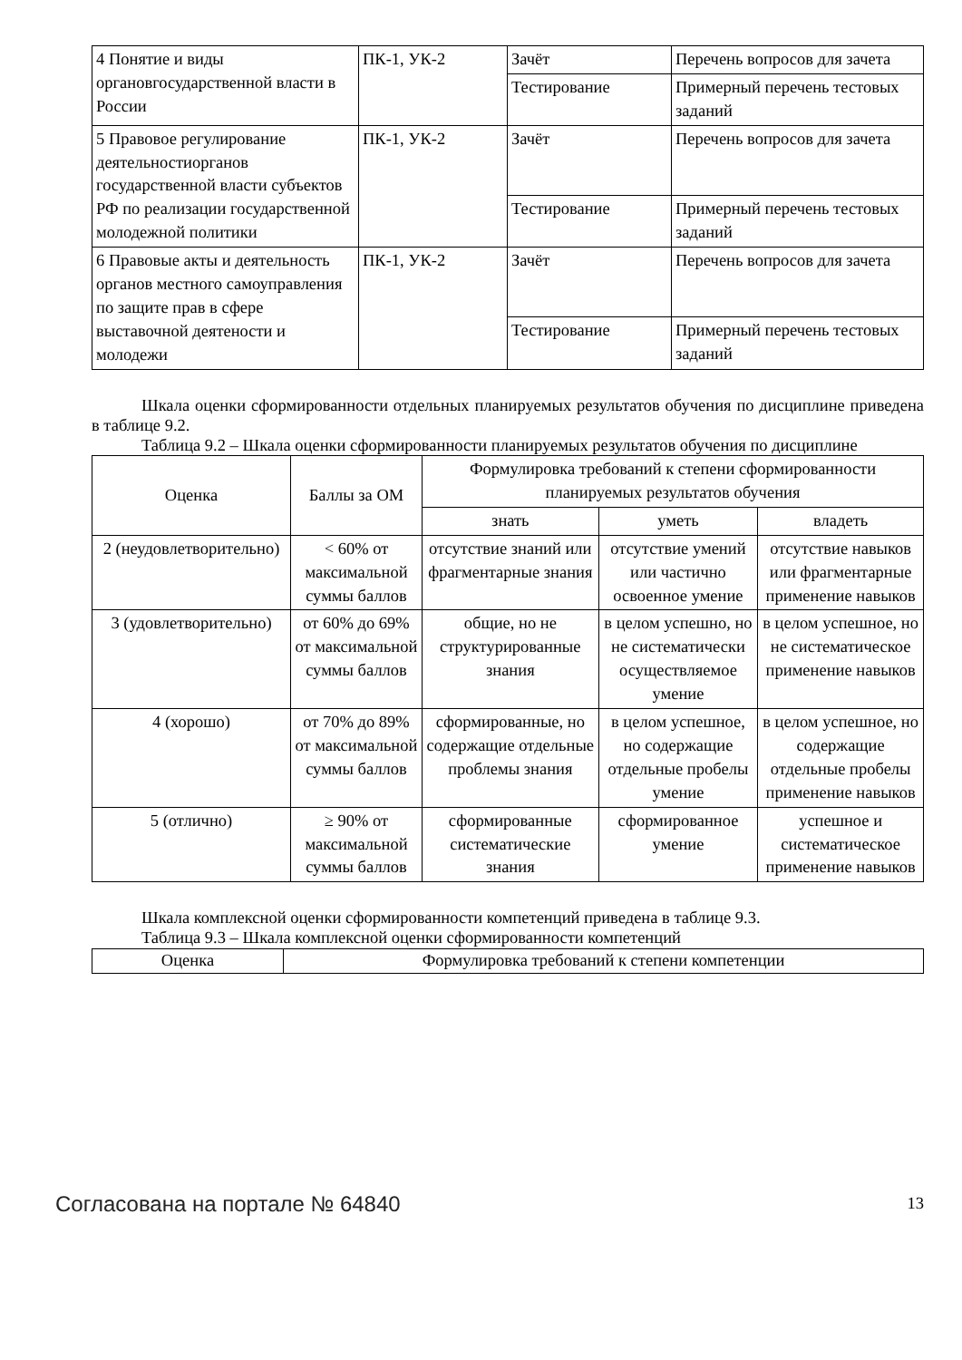| 4 Понятие и виды органовгосударственной власти в России | ПК-1, УК-2 | Зачёт | Перечень вопросов для зачета |
| | | Тестирование | Примерный перечень тестовых заданий |
| 5 Правовое регулирование деятельностиорганов государственной власти субъектов РФ по реализации государственной молодежной политики | ПК-1, УК-2 | Зачёт | Перечень вопросов для зачета |
| | | Тестирование | Примерный перечень тестовых заданий |
| 6 Правовые акты и деятельность органов местного самоуправления по защите прав в сфере выставочной деятености и молодежи | ПК-1, УК-2 | Зачёт | Перечень вопросов для зачета |
| | | Тестирование | Примерный перечень тестовых заданий |
Шкала оценки сформированности отдельных планируемых результатов обучения по дисциплине приведена в таблице 9.2.
Таблица 9.2 – Шкала оценки сформированности планируемых результатов обучения по дисциплине
| Оценка | Баллы за ОМ | Формулировка требований к степени сформированности планируемых результатов обучения | | |
| --- | --- | --- | --- | --- |
| | | знать | уметь | владеть |
| 2 (неудовлетворительно) | < 60% от максимальной суммы баллов | отсутствие знаний или фрагментарные знания | отсутствие умений или частично освоенное умение | отсутствие навыков или фрагментарные применение навыков |
| 3 (удовлетворительно) | от 60% до 69% от максимальной суммы баллов | общие, но не структурированные знания | в целом успешно, но не систематически осуществляемое умение | в целом успешное, но не систематическое применение навыков |
| 4 (хорошо) | от 70% до 89% от максимальной суммы баллов | сформированные, но содержащие отдельные проблемы знания | в целом успешное, но содержащие отдельные пробелы умение | в целом успешное, но содержащие отдельные пробелы применение навыков |
| 5 (отлично) | ≥ 90% от максимальной суммы баллов | сформированные систематические знания | сформированное умение | успешное и систематическое применение навыков |
Шкала комплексной оценки сформированности компетенций приведена в таблице 9.3.
Таблица 9.3 – Шкала комплексной оценки сформированности компетенций
| Оценка | Формулировка требований к степени компетенции |
| --- | --- |
Согласована на портале № 64840 13